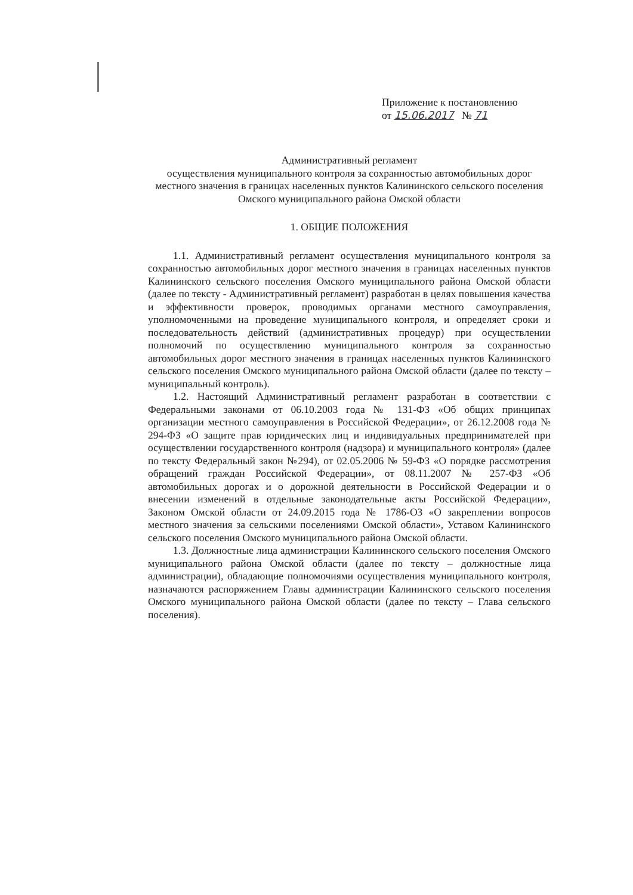Приложение к постановлению
от 15.06.2017 № 71
Административный регламент
осуществления муниципального контроля за сохранностью автомобильных дорог местного значения в границах населенных пунктов Калининского сельского поселения Омского муниципального района Омской области
1. ОБЩИЕ ПОЛОЖЕНИЯ
1.1. Административный регламент осуществления муниципального контроля за сохранностью автомобильных дорог местного значения в границах населенных пунктов Калининского сельского поселения Омского муниципального района Омской области (далее по тексту - Административный регламент) разработан в целях повышения качества и эффективности проверок, проводимых органами местного самоуправления, уполномоченными на проведение муниципального контроля, и определяет сроки и последовательность действий (административных процедур) при осуществлении полномочий по осуществлению муниципального контроля за сохранностью автомобильных дорог местного значения в границах населенных пунктов Калининского сельского поселения Омского муниципального района Омской области (далее по тексту – муниципальный контроль).
1.2. Настоящий Административный регламент разработан в соответствии с Федеральными законами от 06.10.2003 года № 131-ФЗ «Об общих принципах организации местного самоуправления в Российской Федерации», от 26.12.2008 года № 294-ФЗ «О защите прав юридических лиц и индивидуальных предпринимателей при осуществлении государственного контроля (надзора) и муниципального контроля» (далее по тексту Федеральный закон №294), от 02.05.2006 № 59-ФЗ «О порядке рассмотрения обращений граждан Российской Федерации», от 08.11.2007 № 257-ФЗ «Об автомобильных дорогах и о дорожной деятельности в Российской Федерации и о внесении изменений в отдельные законодательные акты Российской Федерации», Законом Омской области от 24.09.2015 года № 1786-ОЗ «О закреплении вопросов местного значения за сельскими поселениями Омской области», Уставом Калининского сельского поселения Омского муниципального района Омской области.
1.3. Должностные лица администрации Калининского сельского поселения Омского муниципального района Омской области (далее по тексту – должностные лица администрации), обладающие полномочиями осуществления муниципального контроля, назначаются распоряжением Главы администрации Калининского сельского поселения Омского муниципального района Омской области (далее по тексту – Глава сельского поселения).